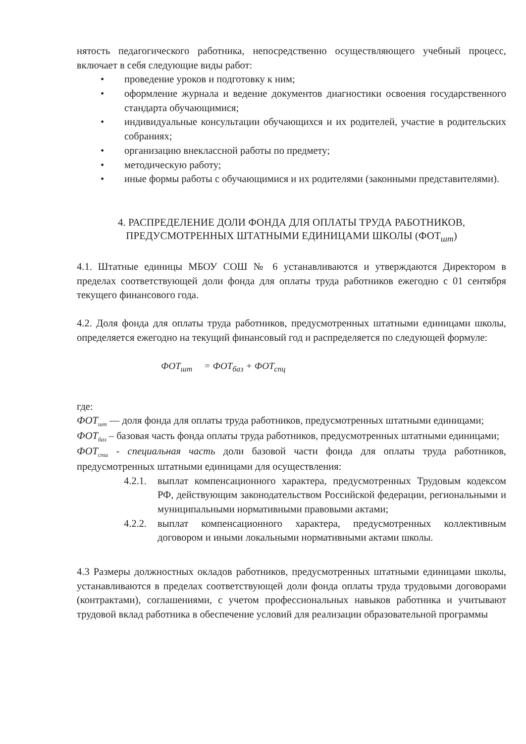нятость педагогического работника, непосредственно осуществляющего учебный процесс, включает в себя следующие виды работ:
• проведение уроков и подготовку к ним;
• оформление журнала и ведение документов диагностики освоения государственного стандарта обучающимися;
• индивидуальные консультации обучающихся и их родителей, участие в родительских собраниях;
• организацию внеклассной работы по предмету;
• методическую работу;
• иные формы работы с обучающимися и их родителями (законными представителями).
4. РАСПРЕДЕЛЕНИЕ ДОЛИ ФОНДА ДЛЯ ОПЛАТЫ ТРУДА РАБОТНИКОВ, ПРЕДУСМОТРЕННЫХ ШТАТНЫМИ ЕДИНИЦАМИ ШКОЛЫ (ФОТ<sub>шт</sub>)
4.1. Штатные единицы МБОУ СОШ № 6 устанавливаются и утверждаются Директором в пределах соответствующей доли фонда для оплаты труда работников ежегодно с 01 сентября текущего финансового года.
4.2. Доля фонда для оплаты труда работников, предусмотренных штатными единицами школы, определяется ежегодно на текущий финансовый год и распределяется по следующей формуле:
ФОТ<sub>шт</sub> = ФОТ<sub>баз</sub> + ФОТ<sub>спц</sub>
где:
ФОТ<sub>шт</sub> — доля фонда для оплаты труда работников, предусмотренных штатными единицами;
ФОТ<sub>баз</sub> – базовая часть фонда оплаты труда работников, предусмотренных штатными единицами;
ФОТ<sub>спш</sub> - специальная часть доли базовой части фонда для оплаты труда работников, предусмотренных штатными единицами для осуществления:
4.2.1.
выплат компенсационного характера, предусмотренных Трудовым кодексом РФ, действующим законодательством Российской федерации, региональными и муниципальными нормативными правовыми актами;
4.2.2.
выплат компенсационного характера, предусмотренных коллективным договором и иными локальными нормативными актами школы.
4.3 Размеры должностных окладов работников, предусмотренных штатными единицами школы, устанавливаются в пределах соответствующей доли фонда оплаты труда трудовыми договорами (контрактами), соглашениями, с учетом профессиональных навыков работника и учитывают трудовой вклад работника в обеспечение условий для реализации образовательной программы